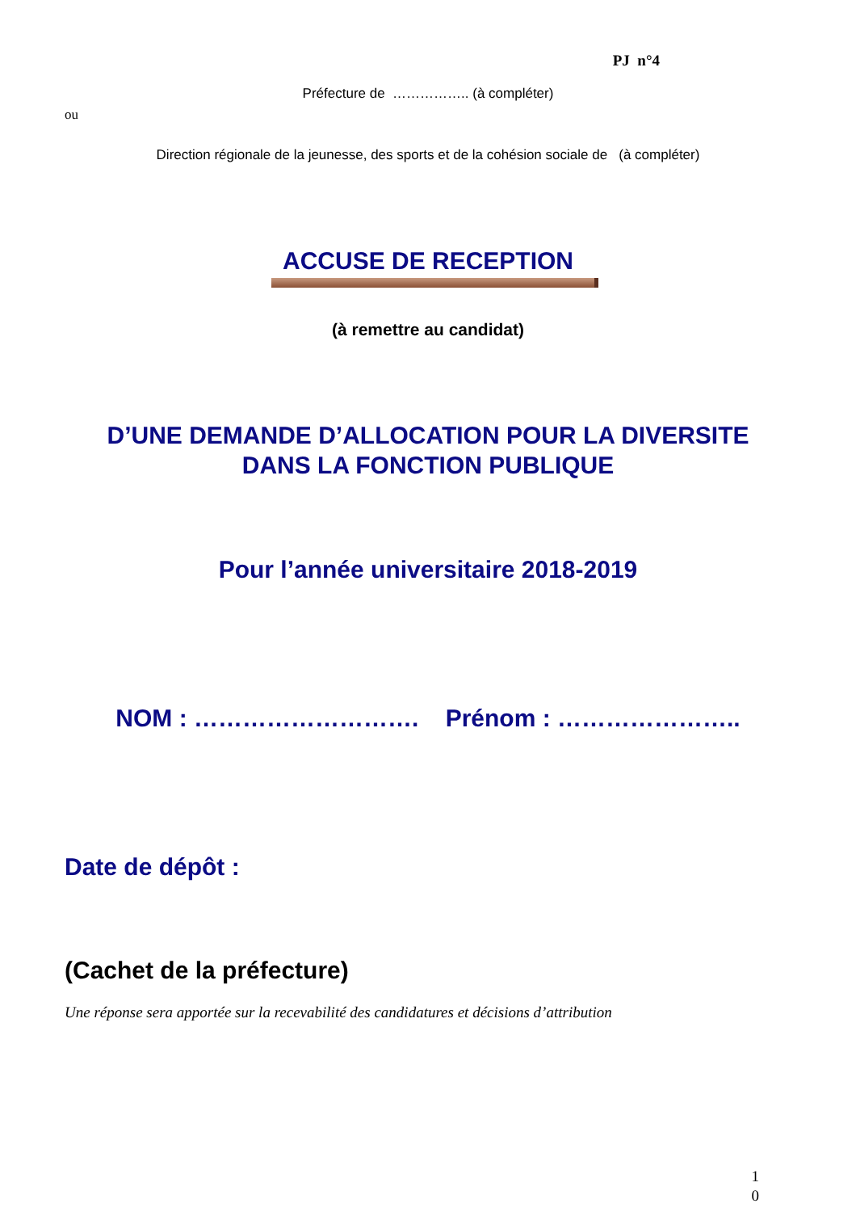PJ n°4
Préfecture de …………….. (à compléter)
ou
Direction régionale de la jeunesse, des sports et de la cohésion sociale de (à compléter)
ACCUSE DE RECEPTION
(à remettre au candidat)
D’UNE DEMANDE D’ALLOCATION POUR LA DIVERSITE
DANS LA FONCTION PUBLIQUE
Pour l’année universitaire 2018-2019
NOM : ………………………. Prénom : …………………..
Date de dépôt :
(Cachet de la préfecture)
Une réponse sera apportée sur la recevabilité des candidatures et décisions d’attribution
1
0